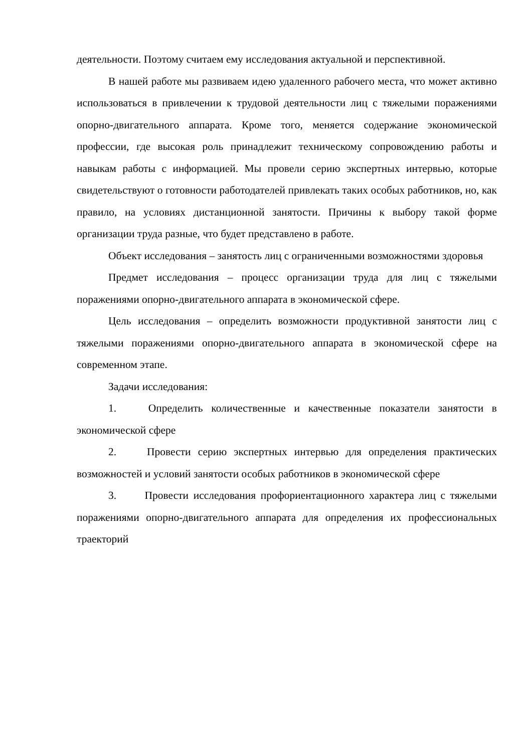деятельности. Поэтому считаем ему исследования актуальной и перспективной.
В нашей работе мы развиваем идею удаленного рабочего места, что может активно использоваться в привлечении к трудовой деятельности лиц с тяжелыми поражениями опорно-двигательного аппарата. Кроме того, меняется содержание экономической профессии, где высокая роль принадлежит техническому сопровождению работы и навыкам работы с информацией. Мы провели серию экспертных интервью, которые свидетельствуют о готовности работодателей привлекать таких особых работников, но, как правило, на условиях дистанционной занятости. Причины к выбору такой форме организации труда разные, что будет представлено в работе.
Объект исследования – занятость лиц с ограниченными возможностями здоровья
Предмет исследования – процесс организации труда для лиц с тяжелыми поражениями опорно-двигательного аппарата в экономической сфере.
Цель исследования – определить возможности продуктивной занятости лиц с тяжелыми поражениями опорно-двигательного аппарата в экономической сфере на современном этапе.
Задачи исследования:
1. Определить количественные и качественные показатели занятости в экономической сфере
2. Провести серию экспертных интервью для определения практических возможностей и условий занятости особых работников в экономической сфере
3. Провести исследования профориентационного характера лиц с тяжелыми поражениями опорно-двигательного аппарата для определения их профессиональных траекторий